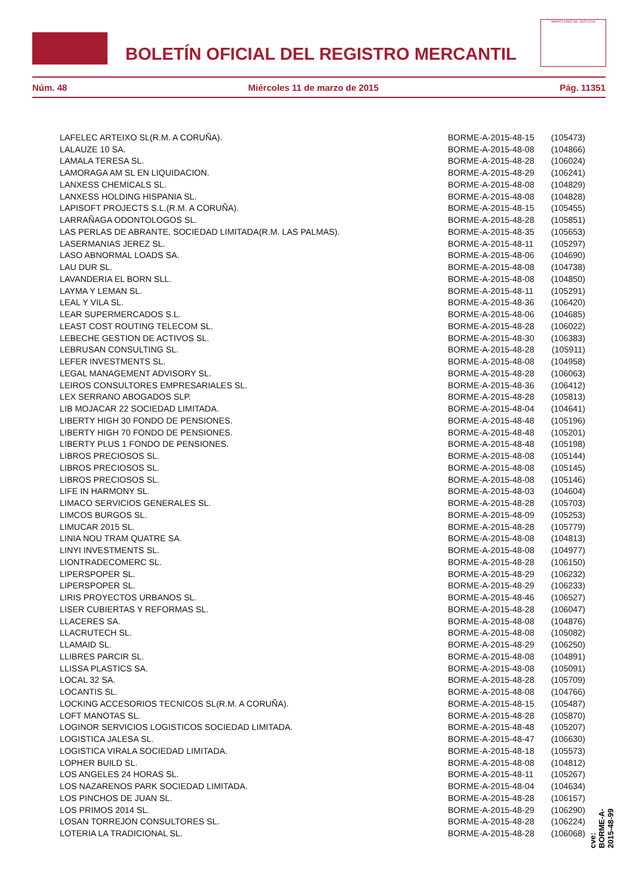BOLETÍN OFICIAL DEL REGISTRO MERCANTIL
MINISTERIO DE JUSTICIA
Núm. 48 Miércoles 11 de marzo de 2015 Pág. 11351
| LAFELEC ARTEIXO SL(R.M. A CORUÑA). | BORME-A-2015-48-15 | (105473) |
| LALAUZE 10 SA. | BORME-A-2015-48-08 | (104866) |
| LAMALA TERESA SL. | BORME-A-2015-48-28 | (106024) |
| LAMORAGA AM SL EN LIQUIDACION. | BORME-A-2015-48-29 | (106241) |
| LANXESS CHEMICALS SL. | BORME-A-2015-48-08 | (104829) |
| LANXESS HOLDING HISPANIA SL. | BORME-A-2015-48-08 | (104828) |
| LAPISOFT PROJECTS S.L.(R.M. A CORUÑA). | BORME-A-2015-48-15 | (105455) |
| LARRAÑAGA ODONTOLOGOS SL. | BORME-A-2015-48-28 | (105851) |
| LAS PERLAS DE ABRANTE, SOCIEDAD LIMITADA(R.M. LAS PALMAS). | BORME-A-2015-48-35 | (105653) |
| LASERMANIAS JEREZ SL. | BORME-A-2015-48-11 | (105297) |
| LASO ABNORMAL LOADS SA. | BORME-A-2015-48-06 | (104690) |
| LAU DUR SL. | BORME-A-2015-48-08 | (104738) |
| LAVANDERIA EL BORN SLL. | BORME-A-2015-48-08 | (104850) |
| LAYMA Y LEMAN SL. | BORME-A-2015-48-11 | (105291) |
| LEAL Y VILA SL. | BORME-A-2015-48-36 | (106420) |
| LEAR SUPERMERCADOS S.L. | BORME-A-2015-48-06 | (104685) |
| LEAST COST ROUTING TELECOM SL. | BORME-A-2015-48-28 | (106022) |
| LEBECHE GESTION DE ACTIVOS SL. | BORME-A-2015-48-30 | (106383) |
| LEBRUSAN CONSULTING SL. | BORME-A-2015-48-28 | (105911) |
| LEFER INVESTMENTS SL. | BORME-A-2015-48-08 | (104958) |
| LEGAL MANAGEMENT ADVISORY SL. | BORME-A-2015-48-28 | (106063) |
| LEIROS CONSULTORES EMPRESARIALES SL. | BORME-A-2015-48-36 | (106412) |
| LEX SERRANO ABOGADOS SLP. | BORME-A-2015-48-28 | (105813) |
| LIB MOJACAR 22 SOCIEDAD LIMITADA. | BORME-A-2015-48-04 | (104641) |
| LIBERTY HIGH 30 FONDO DE PENSIONES. | BORME-A-2015-48-48 | (105196) |
| LIBERTY HIGH 70 FONDO DE PENSIONES. | BORME-A-2015-48-48 | (105201) |
| LIBERTY PLUS 1 FONDO DE PENSIONES. | BORME-A-2015-48-48 | (105198) |
| LIBROS PRECIOSOS SL. | BORME-A-2015-48-08 | (105144) |
| LIBROS PRECIOSOS SL. | BORME-A-2015-48-08 | (105145) |
| LIBROS PRECIOSOS SL. | BORME-A-2015-48-08 | (105146) |
| LIFE IN HARMONY SL. | BORME-A-2015-48-03 | (104604) |
| LIMACO SERVICIOS GENERALES SL. | BORME-A-2015-48-28 | (105703) |
| LIMCOS BURGOS SL. | BORME-A-2015-48-09 | (105253) |
| LIMUCAR 2015 SL. | BORME-A-2015-48-28 | (105779) |
| LINIA NOU TRAM QUATRE SA. | BORME-A-2015-48-08 | (104813) |
| LINYI INVESTMENTS SL. | BORME-A-2015-48-08 | (104977) |
| LIONTRADECOMERC SL. | BORME-A-2015-48-28 | (106150) |
| LIPERSPOPER SL. | BORME-A-2015-48-29 | (106232) |
| LIPERSPOPER SL. | BORME-A-2015-48-29 | (106233) |
| LIRIS PROYECTOS URBANOS SL. | BORME-A-2015-48-46 | (106527) |
| LISER CUBIERTAS Y REFORMAS SL. | BORME-A-2015-48-28 | (106047) |
| LLACERES SA. | BORME-A-2015-48-08 | (104876) |
| LLACRUTECH SL. | BORME-A-2015-48-08 | (105082) |
| LLAMAID SL. | BORME-A-2015-48-29 | (106250) |
| LLIBRES PARCIR SL. | BORME-A-2015-48-08 | (104891) |
| LLISSA PLASTICS SA. | BORME-A-2015-48-08 | (105091) |
| LOCAL 32 SA. | BORME-A-2015-48-28 | (105709) |
| LOCANTIS SL. | BORME-A-2015-48-08 | (104766) |
| LOCKING ACCESORIOS TECNICOS SL(R.M. A CORUÑA). | BORME-A-2015-48-15 | (105487) |
| LOFT MANOTAS SL. | BORME-A-2015-48-28 | (105870) |
| LOGINOR SERVICIOS LOGISTICOS SOCIEDAD LIMITADA. | BORME-A-2015-48-48 | (105207) |
| LOGISTICA JALESA SL. | BORME-A-2015-48-47 | (106630) |
| LOGISTICA VIRALA SOCIEDAD LIMITADA. | BORME-A-2015-48-18 | (105573) |
| LOPHER BUILD SL. | BORME-A-2015-48-08 | (104812) |
| LOS ANGELES 24 HORAS SL. | BORME-A-2015-48-11 | (105267) |
| LOS NAZARENOS PARK SOCIEDAD LIMITADA. | BORME-A-2015-48-04 | (104634) |
| LOS PINCHOS DE JUAN SL. | BORME-A-2015-48-28 | (106157) |
| LOS PRIMOS 2014 SL. | BORME-A-2015-48-29 | (106290) |
| LOSAN TORREJON CONSULTORES SL. | BORME-A-2015-48-28 | (106224) |
| LOTERIA LA TRADICIONAL SL. | BORME-A-2015-48-28 | (106068) |
cve: BORME-A-2015-48-99